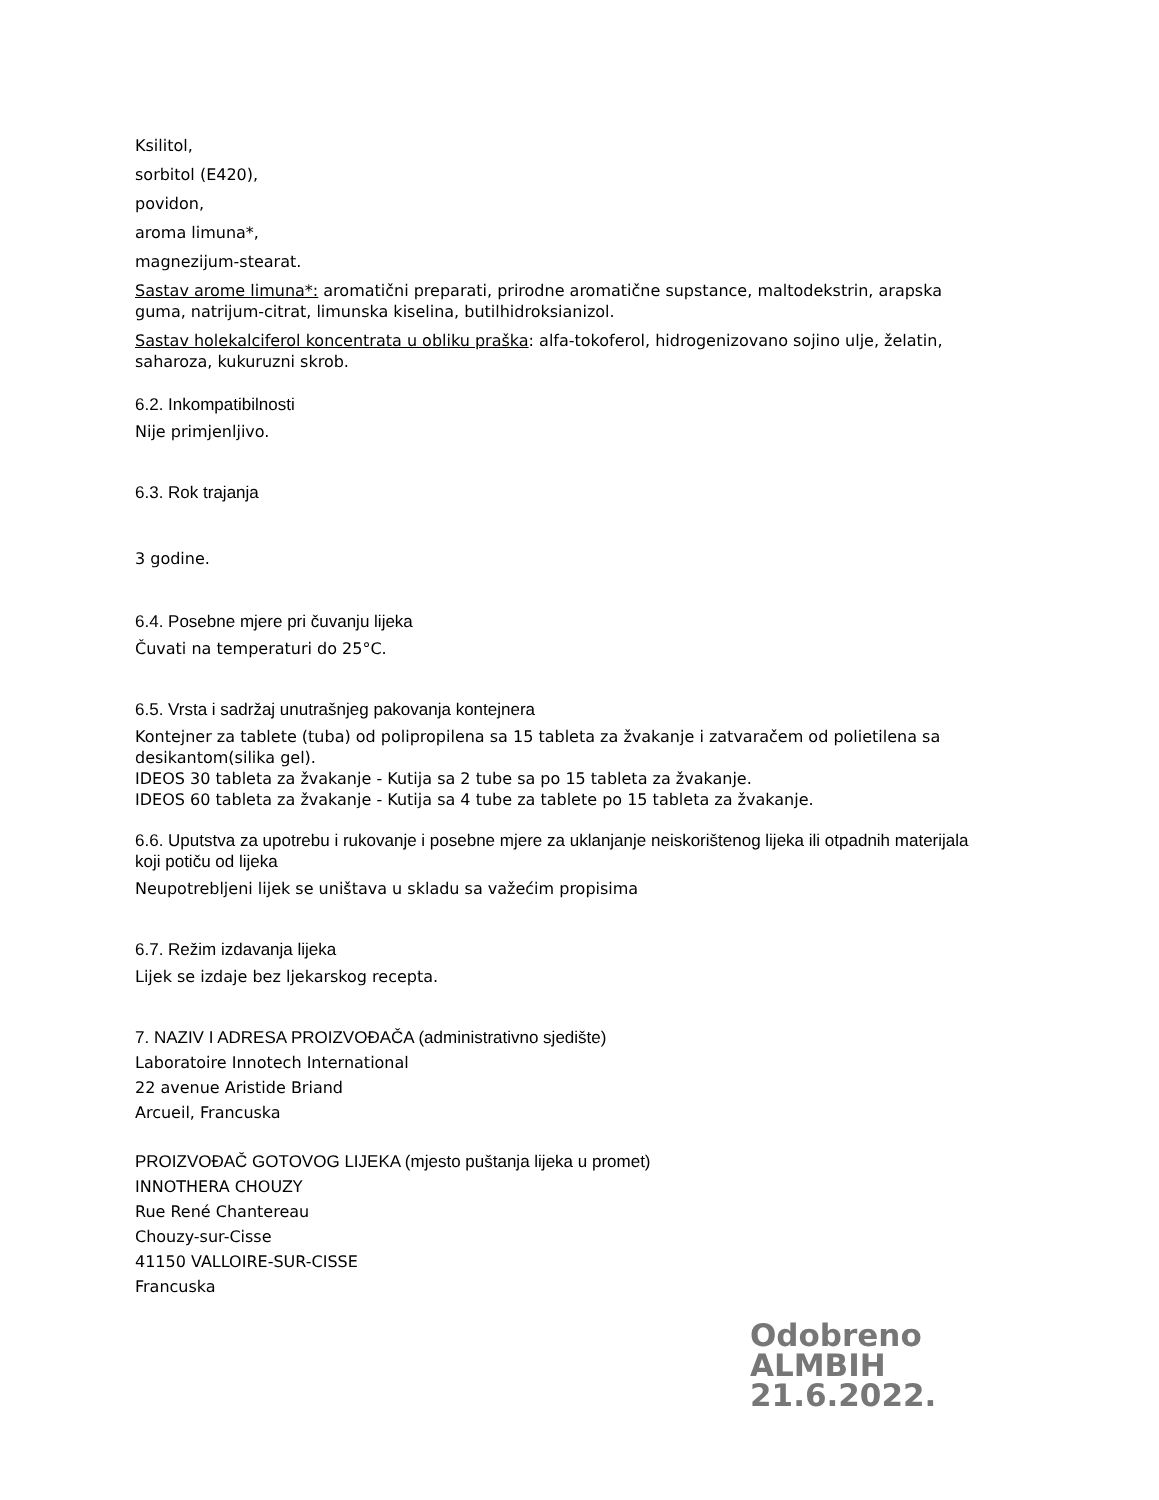Ksilitol,
sorbitol (E420),
povidon,
aroma limuna*,
magnezijum-stearat.
Sastav arome limuna*: aromatični preparati, prirodne aromatične supstance, maltodekstrin, arapska guma, natrijum-citrat, limunska kiselina, butilhidroksianizol.
Sastav holekalciferol koncentrata u obliku praška: alfa-tokoferol, hidrogenizovano sojino ulje, želatin, saharoza, kukuruzni skrob.
6.2. Inkompatibilnosti
Nije primjenljivo.
6.3. Rok trajanja
3 godine.
6.4. Posebne mjere pri čuvanju lijeka
Čuvati na temperaturi do 25°C.
6.5. Vrsta i sadržaj unutrašnjeg pakovanja kontejnera
Kontejner za tablete (tuba) od polipropilena sa 15 tableta za žvakanje i zatvaračem od polietilena sa desikantom(silika gel).
IDEOS 30 tableta za žvakanje - Kutija sa 2 tube sa po 15 tableta za žvakanje.
IDEOS 60 tableta za žvakanje - Kutija sa 4 tube za tablete po 15 tableta za žvakanje.
6.6. Uputstva za upotrebu i rukovanje i posebne mjere za uklanjanje neiskorištenog lijeka ili otpadnih materijala koji potiču od lijeka
Neupotrebljeni lijek se uništava u skladu sa važećim propisima
6.7. Režim izdavanja lijeka
Lijek se izdaje bez ljekarskog recepta.
7. NAZIV I ADRESA PROIZVOĐAČA (administrativno sjedište)
Laboratoire Innotech International
22 avenue Aristide Briand
Arcueil, Francuska
PROIZVOĐAČ GOTOVOG LIJEKA (mjesto puštanja lijeka u promet)
INNOTHERA CHOUZY
Rue René Chantereau
Chouzy-sur-Cisse
41150 VALLOIRE-SUR-CISSE
Francuska
Odobreno
ALMBIH
21.6.2022.